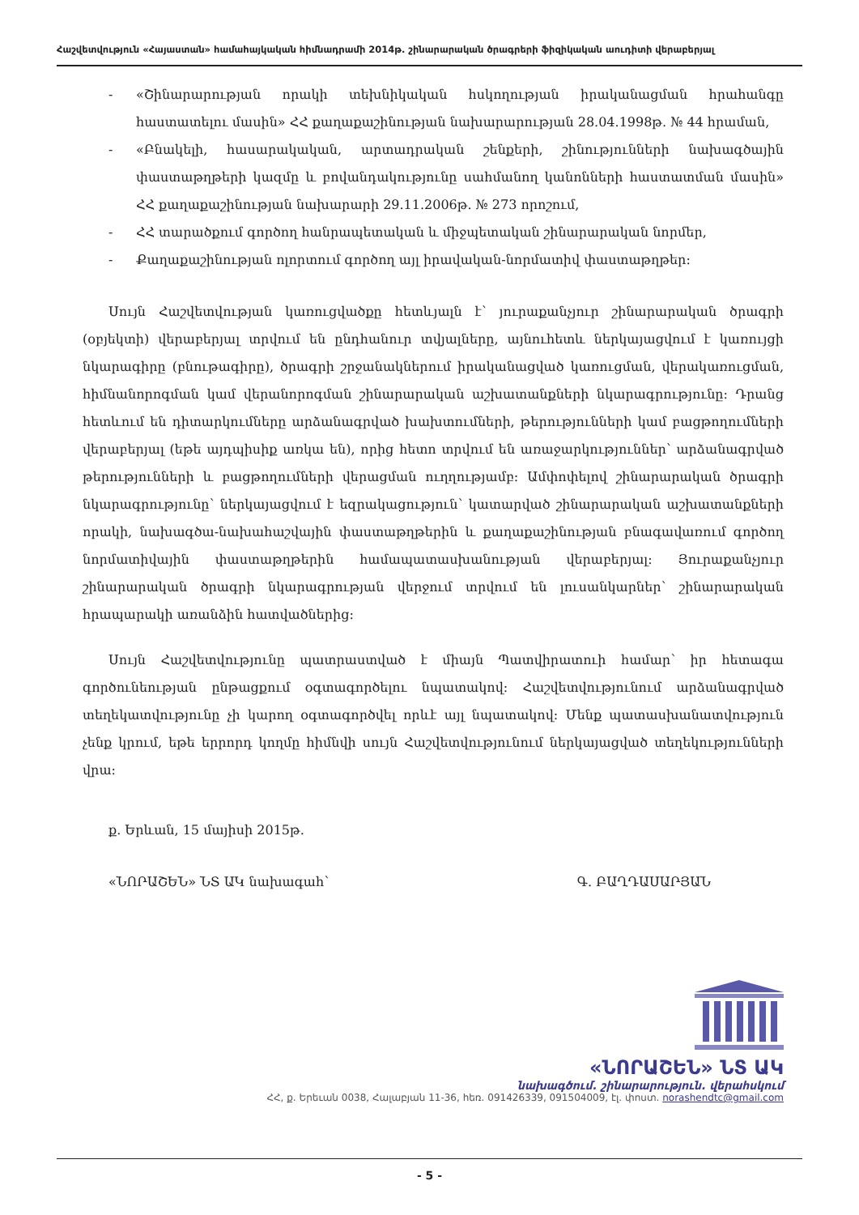Հաշվետվություն «Հայաստան» համահայկական հիմնադրամի 2014թ. շինարարական ծրագրերի ֆիզիկական աուդիտի վերաբերյալ
- «Շինարարության որակի տեխնիկական հսկողության իրականացման հրահանգը հաստատելու մասին» ՀՀ քաղաքաշինության նախարարության 28.04.1998թ. № 44 հրաման,
- «Բնակելի, հասարակական, արտադրական շենքերի, շինությունների նախագծային փաստաթղթերի կազմը և բովանդակությունը սահմանող կանոնների հաստատման մասին» ՀՀ քաղաքաշինության նախարարի 29.11.2006թ. № 273 որոշում,
- ՀՀ տարածքում գործող հանրապետական և միջպետական շինարարական նորմեր,
- Քաղաքաշինության ոլորտում գործող այլ իրավական-նորմատիվ փաստաթղթեր:
Սույն Հաշվետվության կառուցվածքը հետևյալն է՝ յուրաքանչյուր շինարարական ծրագրի (օբյեկտի) վերաբերյալ տրվում են ընդհանուր տվյալները, այնուհետև ներկայացվում է կառույցի նկարագիրը (բնութագիրը), ծրագրի շրջանակներում իրականացված կառուցման, վերակառուցման, հիմնանորոգման կամ վերանորոգման շինարարական աշխատանքների նկարագրությունը: Դրանց հետևում են դիտարկումները արձանագրված խախտումների, թերությունների կամ բացթողումների վերաբերյալ (եթե այդպիսիք առկա են), որից հետո տրվում են առաջարկություններ՝ արձանագրված թերությունների և բացթողումների վերացման ուղղությամբ: Ամփոփելով շինարարական ծրագրի նկարագրությունը՝ ներկայացվում է եզրակացություն՝ կատարված շինարարական աշխատանքների որակի, նախագծա-նախահաշվային փաստաթղթերին և քաղաքաշինության բնագավառում գործող նորմատիվային փաստաթղթերին համապատասխանության վերաբերյալ: Յուրաքանչյուր շինարարական ծրագրի նկարագրության վերջում տրվում են լուսանկարներ՝ շինարարական հրապարակի առանձին հատվածներից:
Սույն Հաշվետվությունը պատրաստված է միայն Պատվիրատուի համար՝ իր հետագա գործունեության ընթացքում օգտագործելու նպատակով: Հաշվետվությունում արձանագրված տեղեկատվությունը չի կարող օգտագործվել որևէ այլ նպատակով: Մենք պատասխանատվություն չենք կրում, եթե երրորդ կողմը հիմնվի սույն Հաշվետվությունում ներկայացված տեղեկությունների վրա:
ք. Երևան, 15 մայիսի 2015թ.
«ՆՈՐԱՇԵՆ» ՆՏ ԱԿ նախագահ՝ Գ. ԲԱՂԴԱՍԱՐՅԱՆ
«ՆՈՐԱՇԵՆ» ՆՏ ԱԿ
նախագծում. շինարարություն. վերահսկում
ՀՀ, ք. Երեւան 0038, Հալաբյան 11-36, հեռ. 091426339, 091504009, էլ. փոստ. norashendtc@gmail.com
- 5 -